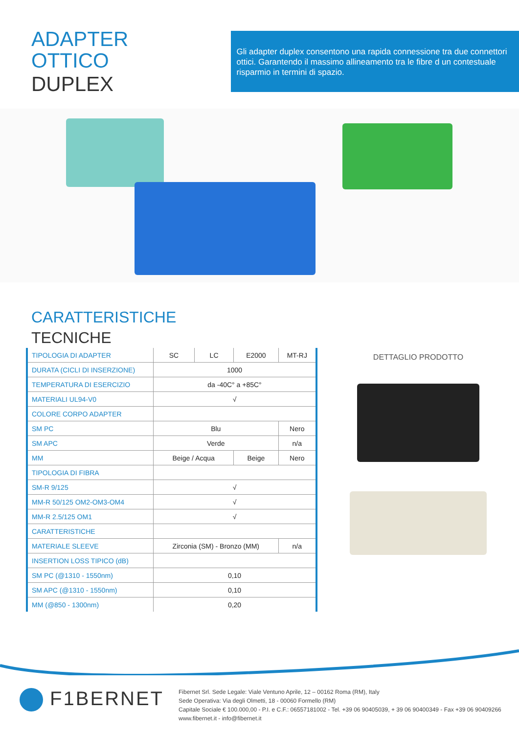ADAPTER
OTTICO
DUPLEX
Gli adapter duplex consentono una rapida connessione tra due connettori ottici. Garantendo il massimo allineamento tra le fibre d un contestuale risparmio in termini di spazio.
CARATTERISTICHE
TECNICHE
| TIPOLOGIA DI ADAPTER | SC | LC | E2000 | MT-RJ |
| DURATA (CICLI DI INSERZIONE) | 1000 | | | |
| TEMPERATURA DI ESERCIZIO | da -40C° a +85C° | | | |
| MATERIALI UL94-V0 | √ | | | |
| COLORE CORPO ADAPTER | | | | |
| SM PC | Blu | | | Nero |
| SM APC | Verde | | | n/a |
| MM | Beige / Acqua | | Beige | Nero |
| TIPOLOGIA DI FIBRA | | | | |
| SM-R 9/125 | √ | | | |
| MM-R 50/125 OM2-OM3-OM4 | √ | | | |
| MM-R 2.5/125 OM1 | √ | | | |
| CARATTERISTICHE | | | | |
| MATERIALE SLEEVE | Zirconia (SM) - Bronzo (MM) | | | n/a |
| INSERTION LOSS TIPICO (dB) | | | | |
| SM PC (@1310 - 1550nm) | 0,10 | | | |
| SM APC (@1310 - 1550nm) | 0,10 | | | |
| MM (@850 - 1300nm) | 0,20 | | | |
DETTAGLIO PRODOTTO
F1BERNET
Fibernet Srl. Sede Legale: Viale Ventuno Aprile, 12 – 00162 Roma (RM), Italy
Sede Operativa: Via degli Olmetti, 18 - 00060 Formello (RM)
Capitale Sociale € 100.000,00 - P.I. e C.F.: 06557181002 - Tel. +39 06 90405039, + 39 06 90400349 - Fax +39 06 90409266
www.fibernet.it - info@fibernet.it